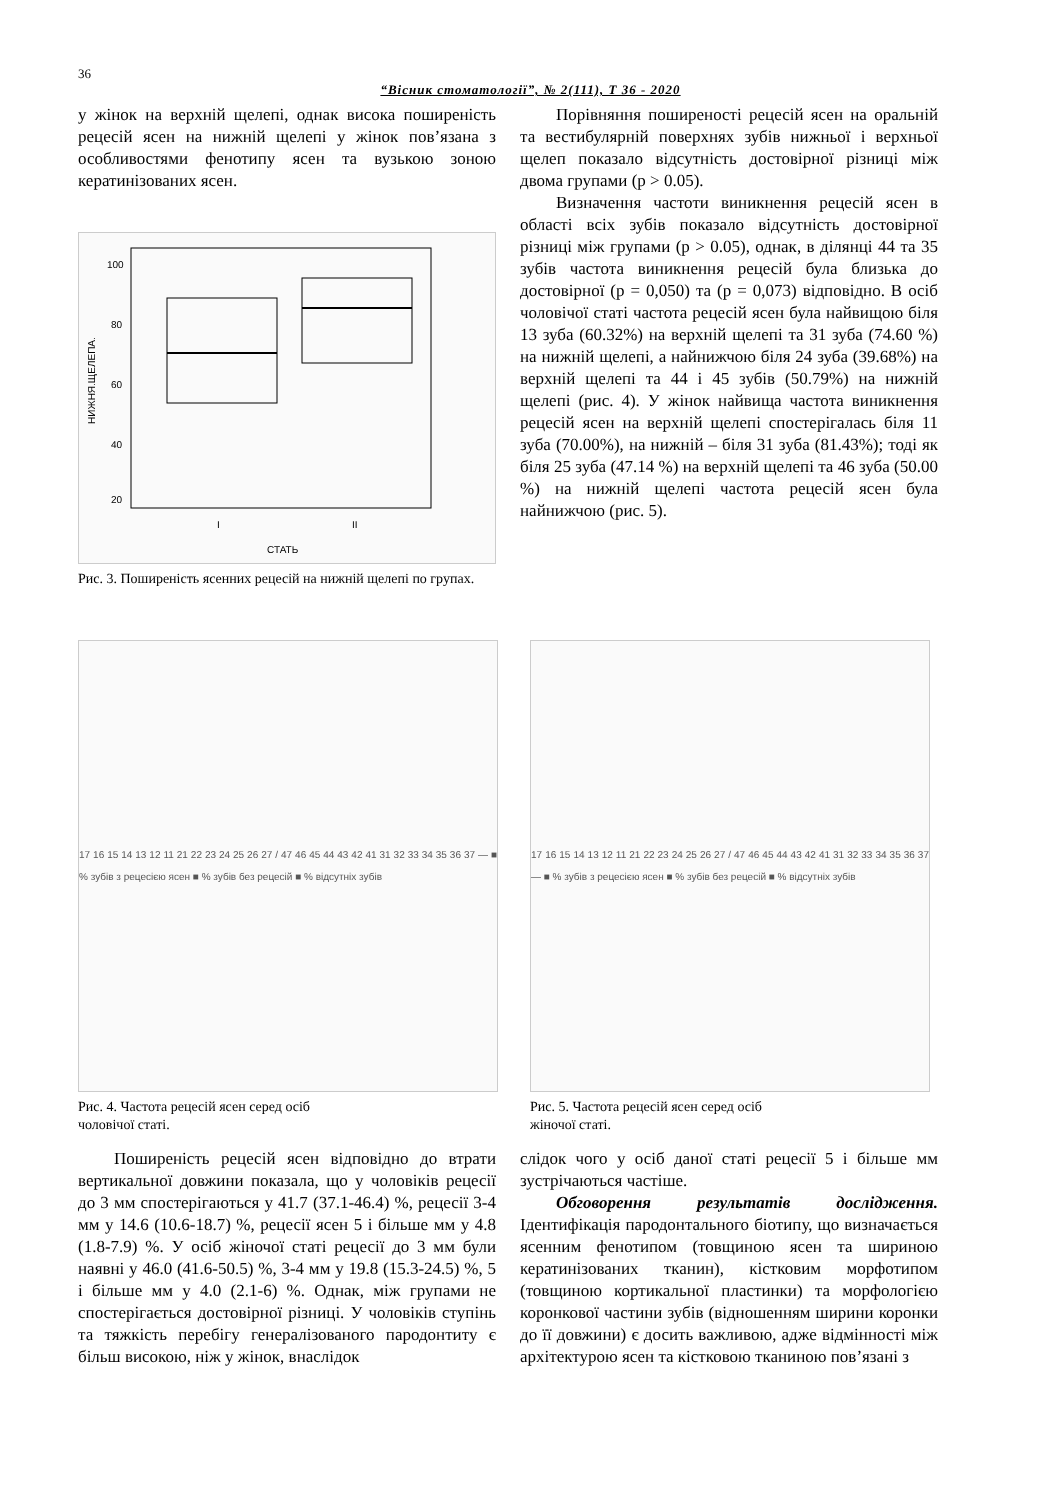36
“Вісник стоматології”, № 2(111), Т 36 - 2020
у жінок на верхній щелепі, однак висока поширеність рецесій ясен на нижній щелепі у жінок пов’язана з особливостями фенотипу ясен та вузькою зоною кератинізованих ясен.
100
80
60
40
20
I
II
СТАТЬ
НИЖНЯ.ЩЕЛЕПА.
Рис. 3. Поширеність ясенних рецесій на нижній щелепі по групах.
Порівняння поширеності рецесій ясен на оральній та вестибулярній поверхнях зубів нижньої і верхньої щелеп показало відсутність достовірної різниці між двома групами (p > 0.05).
Визначення частоти виникнення рецесій ясен в області всіх зубів показало відсутність достовірної різниці між групами (p > 0.05), однак, в ділянці 44 та 35 зубів частота виникнення рецесій була близька до достовірної (p = 0,050) та (p = 0,073) відповідно. В осіб чоловічої статі частота рецесій ясен була найвищою біля 13 зуба (60.32%) на верхній щелепі та 31 зуба (74.60 %) на нижній щелепі, а найнижчою біля 24 зуба (39.68%) на верхній щелепі та 44 і 45 зубів (50.79%) на нижній щелепі (рис. 4). У жінок найвища частота виникнення рецесій ясен на верхній щелепі спостерігалась біля 11 зуба (70.00%), на нижній – біля 31 зуба (81.43%); тоді як біля 25 зуба (47.14 %) на верхній щелепі та 46 зуба (50.00 %) на нижній щелепі частота рецесій ясен була найнижчою (рис. 5).
17 16 15 14 13 12 11 21 22 23 24 25 26 27 / 47 46 45 44 43 42 41 31 32 33 34 35 36 37 — ■ % зубів з рецесією ясен ■ % зубів без рецесій ■ % відсутніх зубів
Рис. 4. Частота рецесій ясен серед осіб
чоловічої статі.
17 16 15 14 13 12 11 21 22 23 24 25 26 27 / 47 46 45 44 43 42 41 31 32 33 34 35 36 37 — ■ % зубів з рецесією ясен ■ % зубів без рецесій ■ % відсутніх зубів
Рис. 5. Частота рецесій ясен серед осіб
жіночої статі.
Поширеність рецесій ясен відповідно до втрати вертикальної довжини показала, що у чоловіків рецесії до 3 мм спостерігаються у 41.7 (37.1-46.4) %, рецесії 3-4 мм у 14.6 (10.6-18.7) %, рецесії ясен 5 і більше мм у 4.8 (1.8-7.9) %. У осіб жіночої статі рецесії до 3 мм були наявні у 46.0 (41.6-50.5) %, 3-4 мм у 19.8 (15.3-24.5) %, 5 і більше мм у 4.0 (2.1-6) %. Однак, між групами не спостерігається достовірної різниці. У чоловіків ступінь та тяжкість перебігу генералізованого пародонтиту є більш високою, ніж у жінок, внаслідок
слідок чого у осіб даної статі рецесії 5 і більше мм зустрічаються частіше.
Обговорення результатів дослідження. Ідентифікація пародонтального біотипу, що визначається ясенним фенотипом (товщиною ясен та шириною кератинізованих тканин), кістковим морфотипом (товщиною кортикальної пластинки) та морфологією коронкової частини зубів (відношенням ширини коронки до її довжини) є досить важливою, адже відмінності між архітектурою ясен та кістковою тканиною пов’язані з